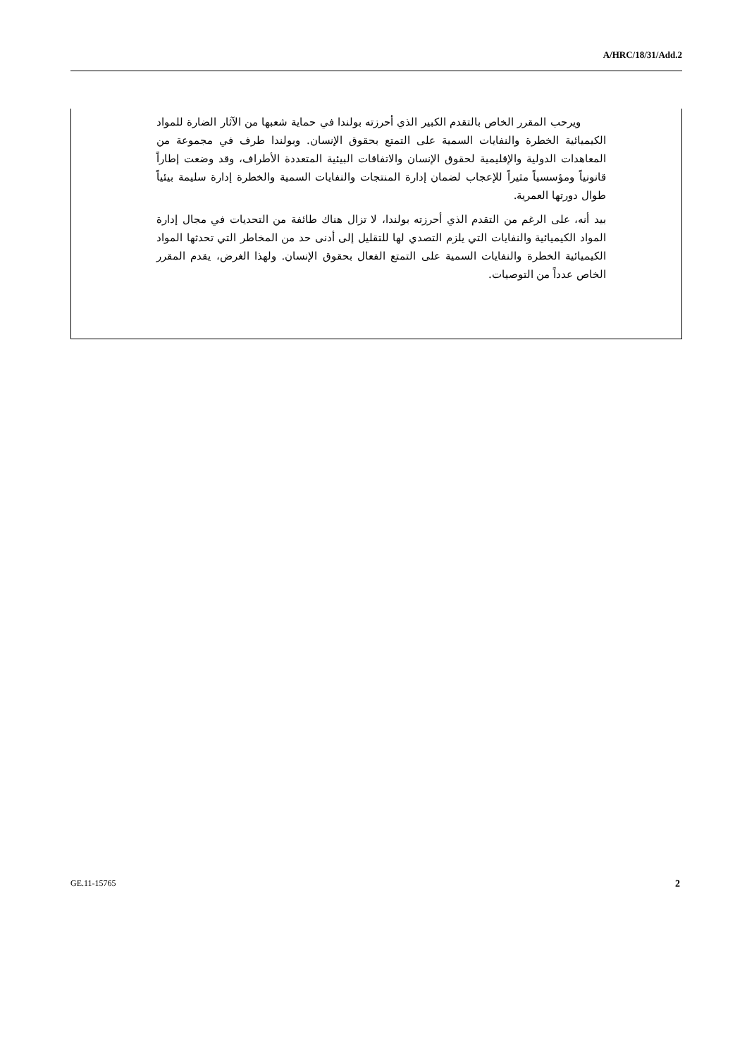A/HRC/18/31/Add.2
ويرحب المقرر الخاص بالتقدم الكبير الذي أحرزته بولندا في حماية شعبها من الآثار الضارة للمواد الكيميائية الخطرة والنفايات السمية على التمتع بحقوق الإنسان. وبولندا طرف في مجموعة من المعاهدات الدولية والإقليمية لحقوق الإنسان والاتفاقات البيئية المتعددة الأطراف، وقد وضعت إطاراً قانونياً ومؤسسياً مثيراً للإعجاب لضمان إدارة المنتجات والنفايات السمية والخطرة إدارة سليمة بيئياً طوال دورتها العمرية.
بيد أنه، على الرغم من التقدم الذي أحرزته بولندا، لا تزال هناك طائفة من التحديات في مجال إدارة المواد الكيميائية والنفايات التي يلزم التصدي لها للتقليل إلى أدنى حد من المخاطر التي تحدثها المواد الكيميائية الخطرة والنفايات السمية على التمتع الفعال بحقوق الإنسان. ولهذا الغرض، يقدم المقرر الخاص عدداً من التوصيات.
GE.11-15765 2